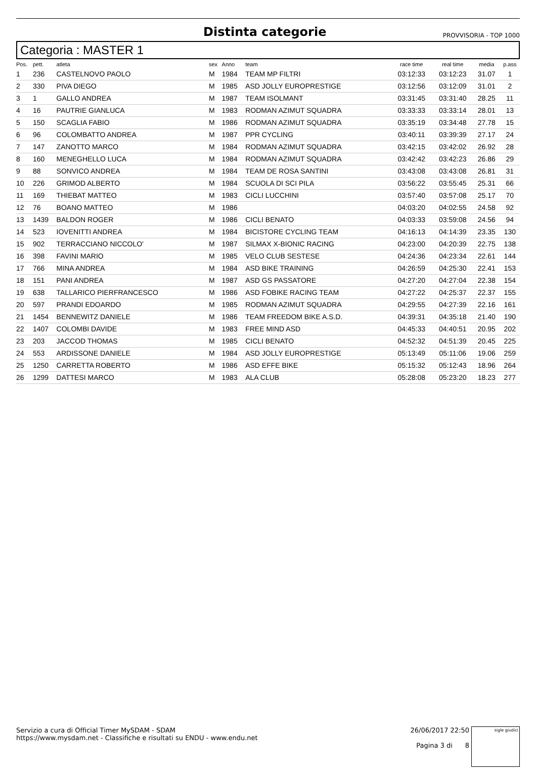Distinta categorie
PROVVISORIA - TOP 1000
Categoria : MASTER 1
| Pos. | pett. | atleta | sex | Anno | team | race time | real time | media | p.ass |
| --- | --- | --- | --- | --- | --- | --- | --- | --- | --- |
| 1 | 236 | CASTELNOVO PAOLO | M | 1984 | TEAM MP FILTRI | 03:12:33 | 03:12:23 | 31.07 | 1 |
| 2 | 330 | PIVA DIEGO | M | 1985 | ASD JOLLY EUROPRESTIGE | 03:12:56 | 03:12:09 | 31.01 | 2 |
| 3 | 1 | GALLO ANDREA | M | 1987 | TEAM ISOLMANT | 03:31:45 | 03:31:40 | 28.25 | 11 |
| 4 | 16 | PAUTRIE GIANLUCA | M | 1983 | RODMAN AZIMUT SQUADRA | 03:33:33 | 03:33:14 | 28.01 | 13 |
| 5 | 150 | SCAGLIA FABIO | M | 1986 | RODMAN AZIMUT SQUADRA | 03:35:19 | 03:34:48 | 27.78 | 15 |
| 6 | 96 | COLOMBATTO ANDREA | M | 1987 | PPR CYCLING | 03:40:11 | 03:39:39 | 27.17 | 24 |
| 7 | 147 | ZANOTTO MARCO | M | 1984 | RODMAN AZIMUT SQUADRA | 03:42:15 | 03:42:02 | 26.92 | 28 |
| 8 | 160 | MENEGHELLO LUCA | M | 1984 | RODMAN AZIMUT SQUADRA | 03:42:42 | 03:42:23 | 26.86 | 29 |
| 9 | 88 | SONVICO ANDREA | M | 1984 | TEAM DE ROSA SANTINI | 03:43:08 | 03:43:08 | 26.81 | 31 |
| 10 | 226 | GRIMOD ALBERTO | M | 1984 | SCUOLA DI SCI PILA | 03:56:22 | 03:55:45 | 25.31 | 66 |
| 11 | 169 | THIEBAT MATTEO | M | 1983 | CICLI LUCCHINI | 03:57:40 | 03:57:08 | 25.17 | 70 |
| 12 | 76 | BOANO MATTEO | M | 1986 | | 04:03:20 | 04:02:55 | 24.58 | 92 |
| 13 | 1439 | BALDON ROGER | M | 1986 | CICLI BENATO | 04:03:33 | 03:59:08 | 24.56 | 94 |
| 14 | 523 | IOVENITTI ANDREA | M | 1984 | BICISTORE CYCLING TEAM | 04:16:13 | 04:14:39 | 23.35 | 130 |
| 15 | 902 | TERRACCIANO NICCOLO' | M | 1987 | SILMAX X-BIONIC RACING | 04:23:00 | 04:20:39 | 22.75 | 138 |
| 16 | 398 | FAVINI MARIO | M | 1985 | VELO CLUB SESTESE | 04:24:36 | 04:23:34 | 22.61 | 144 |
| 17 | 766 | MINA ANDREA | M | 1984 | ASD BIKE TRAINING | 04:26:59 | 04:25:30 | 22.41 | 153 |
| 18 | 151 | PANI ANDREA | M | 1987 | ASD GS PASSATORE | 04:27:20 | 04:27:04 | 22.38 | 154 |
| 19 | 638 | TALLARICO PIERFRANCESCO | M | 1986 | ASD FOBIKE RACING TEAM | 04:27:22 | 04:25:37 | 22.37 | 155 |
| 20 | 597 | PRANDI EDOARDO | M | 1985 | RODMAN AZIMUT SQUADRA | 04:29:55 | 04:27:39 | 22.16 | 161 |
| 21 | 1454 | BENNEWITZ DANIELE | M | 1986 | TEAM FREEDOM BIKE A.S.D. | 04:39:31 | 04:35:18 | 21.40 | 190 |
| 22 | 1407 | COLOMBI DAVIDE | M | 1983 | FREE MIND ASD | 04:45:33 | 04:40:51 | 20.95 | 202 |
| 23 | 203 | JACCOD THOMAS | M | 1985 | CICLI BENATO | 04:52:32 | 04:51:39 | 20.45 | 225 |
| 24 | 553 | ARDISSONE DANIELE | M | 1984 | ASD JOLLY EUROPRESTIGE | 05:13:49 | 05:11:06 | 19.06 | 259 |
| 25 | 1250 | CARRETTA ROBERTO | M | 1986 | ASD EFFE BIKE | 05:15:32 | 05:12:43 | 18.96 | 264 |
| 26 | 1299 | DATTESI MARCO | M | 1983 | ALA CLUB | 05:28:08 | 05:23:20 | 18.23 | 277 |
Servizio a cura di Official Timer MySDAM - SDAM
https://www.mysdam.net - Classifiche e risultati su ENDU - www.endu.net
26/06/2017 22:50
Pagina 3 di 8
sigle giudici